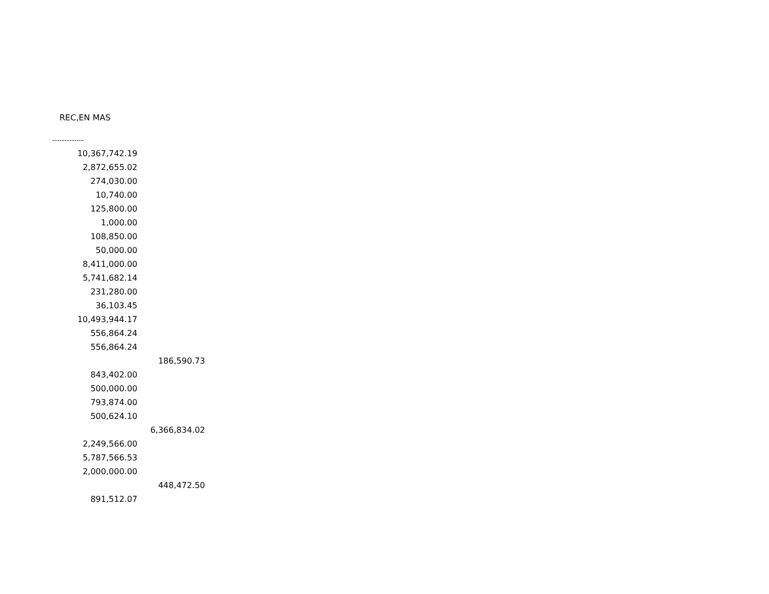REC,EN MAS
-------------
| 10,367,742.19 | |
| 2,872,655.02 | |
| 274,030.00 | |
| 10,740.00 | |
| 125,800.00 | |
| 1,000.00 | |
| 108,850.00 | |
| 50,000.00 | |
| 8,411,000.00 | |
| 5,741,682.14 | |
| 231,280.00 | |
| 36,103.45 | |
| 10,493,944.17 | |
| 556,864.24 | |
| 556,864.24 | |
| | 186,590.73 |
| 843,402.00 | |
| 500,000.00 | |
| 793,874.00 | |
| 500,624.10 | |
| | 6,366,834.02 |
| 2,249,566.00 | |
| 5,787,566.53 | |
| 2,000,000.00 | |
| | 448,472.50 |
| 891,512.07 | |